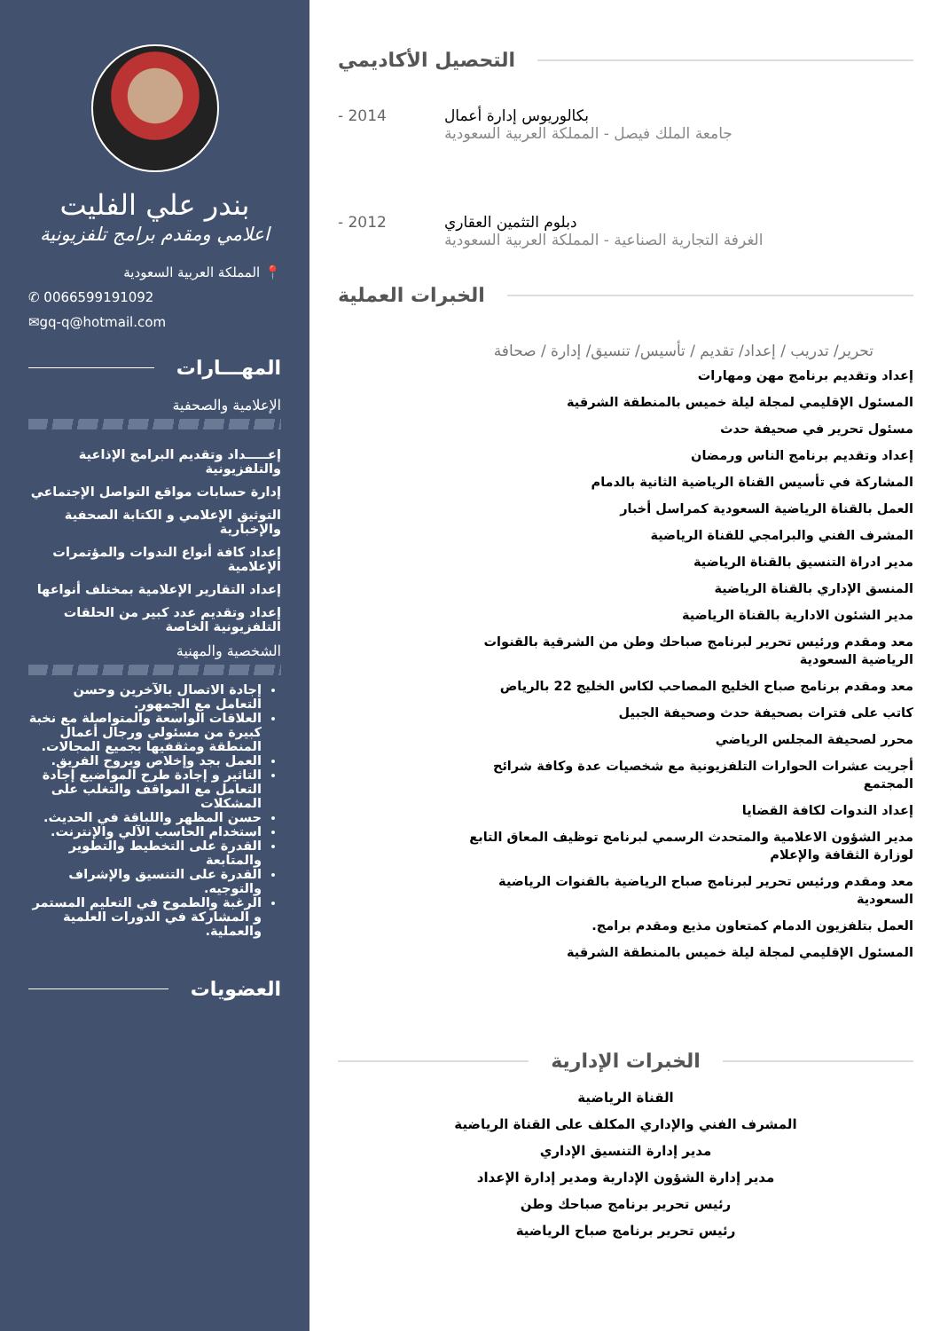بندر علي الفليت
اعلامي ومقدم برامج تلفزيونية
📍 المملكة العربية السعودية
✆ 0066599191092
✉gq-q@hotmail.com
المهـــارات
الإعلامية والصحفية
إعـــــداد وتقديم البرامج الإذاعية والتلفزيونية
إدارة حسابات مواقع التواصل الإجتماعي
التوثيق الإعلامي و الكتابة الصحفية والإخبارية
إعداد كافة أنواع الندوات والمؤتمرات الإعلامية
إعداد التقارير الإعلامية بمختلف أنواعها
إعداد وتقديم عدد كبير من الحلقات التلفزيونية الخاصة
الشخصية والمهنية
إجادة الاتصال بالآخرين وحسن التعامل مع الجمهور.
العلاقات الواسعة والمتواصلة مع نخبة كبيرة من مسئولي ورجال أعمال المنطقة ومثقفيها بجميع المجالات.
العمل بجد وإخلاص وبروح الفريق.
التاثير و إجادة طرح المواضيع إجادة التعامل مع المواقف والتغلب على المشكلات
حسن المظهر واللباقة في الحديث.
استخدام الحاسب الآلي والإنترنت.
القدرة على التخطيط والتطوير والمتابعة
القدرة على التنسيق والإشراف والتوجيه.
الرغبة والطموح في التعليم المستمر و المشاركة في الدورات العلمية والعملية.
العضويات
التحصيل الأكاديمي
- 2014 بكالوريوس إدارة أعمال
جامعة الملك فيصل - المملكة العربية السعودية
- 2012 دبلوم التثمين العقاري
الغرفة التجارية الصناعية - المملكة العربية السعودية
الخبرات العملية
تحرير/ تدريب / إعداد/ تقديم / تأسيس/ تنسيق/ إدارة / صحافة
إعداد وتقديم برنامج مهن ومهارات
المسئول الإقليمي لمجلة ليلة خميس بالمنطقة الشرقية
مسئول تحرير في صحيفة حدث
إعداد وتقديم برنامج الناس ورمضان
المشاركة في تأسيس القناة الرياضية الثانية بالدمام
العمل بالقناة الرياضية السعودية كمراسل أخبار
المشرف الفني والبرامجي للقناة الرياضية
مدير ادراة التنسيق بالقناة الرياضية
المنسق الإداري بالقناة الرياضية
مدير الشئون الادارية بالقناة الرياضية
معد ومقدم ورئيس تحرير لبرنامج صباحك وطن من الشرقية بالقنوات الرياضية السعودية
معد ومقدم برنامج صباح الخليج المصاحب لكاس الخليج 22 بالرياض
كاتب على فترات بصحيفة حدث وصحيفة الجبيل
محرر لصحيفة المجلس الرياضي
أجريت عشرات الحوارات التلفزيونية مع شخصيات عدة وكافة شرائح المجتمع
إعداد الندوات لكافة القضايا
مدير الشؤون الاعلامية والمتحدث الرسمي لبرنامج توظيف المعاق التابع لوزارة الثقافة والإعلام
معد ومقدم ورئيس تحرير لبرنامج صباح الرياضية بالقنوات الرياضية السعودية
العمل بتلفزيون الدمام كمتعاون مذيع ومقدم برامج.
المسئول الإقليمي لمجلة ليلة خميس بالمنطقة الشرقية
الخبرات الإدارية
القناة الرياضية
المشرف الفني والإداري المكلف على القناة الرياضية
مدير إدارة التنسيق الإداري
مدير إدارة الشؤون الإدارية ومدير إدارة الإعداد
رئيس تحرير برنامج صباحك وطن
رئيس تحرير برنامج صباح الرياضية